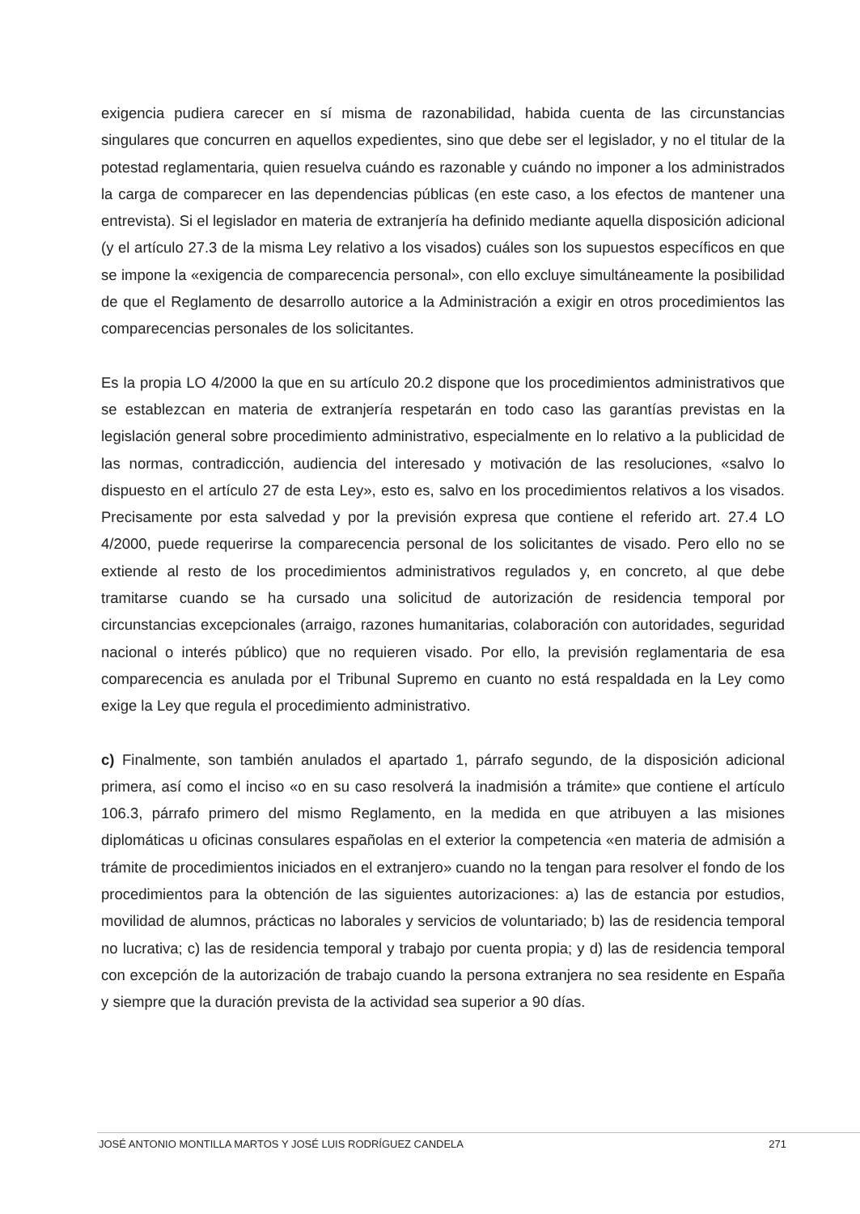exigencia pudiera carecer en sí misma de razonabilidad, habida cuenta de las circunstancias singulares que concurren en aquellos expedientes, sino que debe ser el legislador, y no el titular de la potestad reglamentaria, quien resuelva cuándo es razonable y cuándo no imponer a los administrados la carga de comparecer en las dependencias públicas (en este caso, a los efectos de mantener una entrevista). Si el legislador en materia de extranjería ha definido mediante aquella disposición adicional (y el artículo 27.3 de la misma Ley relativo a los visados) cuáles son los supuestos específicos en que se impone la «exigencia de comparecencia personal», con ello excluye simultáneamente la posibilidad de que el Reglamento de desarrollo autorice a la Administración a exigir en otros procedimientos las comparecencias personales de los solicitantes.
Es la propia LO 4/2000 la que en su artículo 20.2 dispone que los procedimientos administrativos que se establezcan en materia de extranjería respetarán en todo caso las garantías previstas en la legislación general sobre procedimiento administrativo, especialmente en lo relativo a la publicidad de las normas, contradicción, audiencia del interesado y motivación de las resoluciones, «salvo lo dispuesto en el artículo 27 de esta Ley», esto es, salvo en los procedimientos relativos a los visados. Precisamente por esta salvedad y por la previsión expresa que contiene el referido art. 27.4 LO 4/2000, puede requerirse la comparecencia personal de los solicitantes de visado. Pero ello no se extiende al resto de los procedimientos administrativos regulados y, en concreto, al que debe tramitarse cuando se ha cursado una solicitud de autorización de residencia temporal por circunstancias excepcionales (arraigo, razones humanitarias, colaboración con autoridades, seguridad nacional o interés público) que no requieren visado. Por ello, la previsión reglamentaria de esa comparecencia es anulada por el Tribunal Supremo en cuanto no está respaldada en la Ley como exige la Ley que regula el procedimiento administrativo.
c) Finalmente, son también anulados el apartado 1, párrafo segundo, de la disposición adicional primera, así como el inciso «o en su caso resolverá la inadmisión a trámite» que contiene el artículo 106.3, párrafo primero del mismo Reglamento, en la medida en que atribuyen a las misiones diplomáticas u oficinas consulares españolas en el exterior la competencia «en materia de admisión a trámite de procedimientos iniciados en el extranjero» cuando no la tengan para resolver el fondo de los procedimientos para la obtención de las siguientes autorizaciones: a) las de estancia por estudios, movilidad de alumnos, prácticas no laborales y servicios de voluntariado; b) las de residencia temporal no lucrativa; c) las de residencia temporal y trabajo por cuenta propia; y d) las de residencia temporal con excepción de la autorización de trabajo cuando la persona extranjera no sea residente en España y siempre que la duración prevista de la actividad sea superior a 90 días.
JOSÉ ANTONIO MONTILLA MARTOS Y JOSÉ LUIS RODRÍGUEZ CANDELA 271